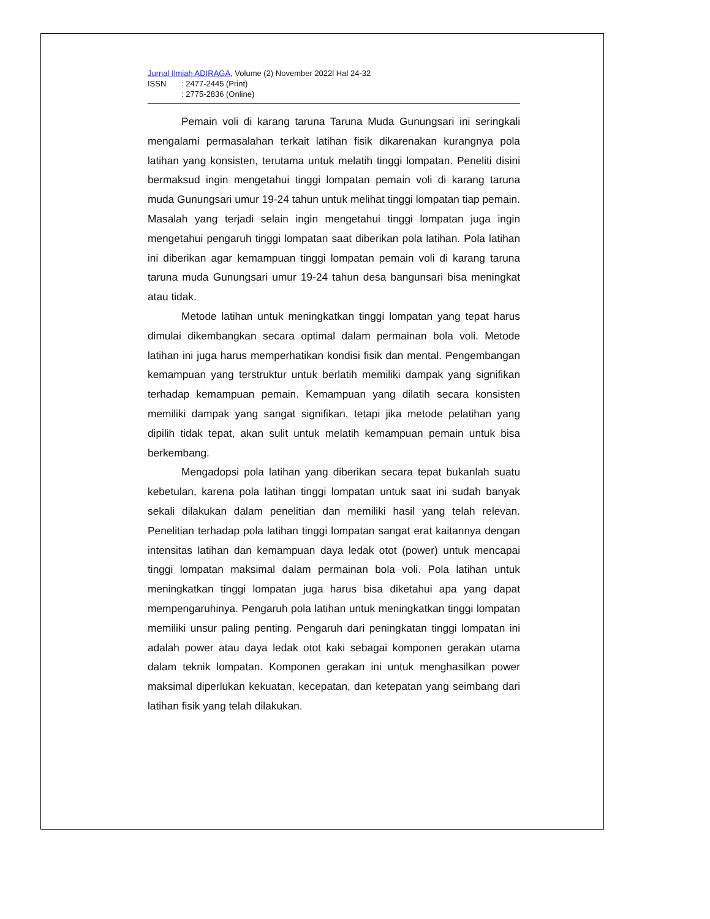Jurnal Ilmiah ADIRAGA, Volume (2) November 2022l Hal 24-32
ISSN: 2477-2445 (Print)
: 2775-2836 (Online)
Pemain voli di karang taruna Taruna Muda Gunungsari ini seringkali mengalami permasalahan terkait latihan fisik dikarenakan kurangnya pola latihan yang konsisten, terutama untuk melatih tinggi lompatan. Peneliti disini bermaksud ingin mengetahui tinggi lompatan pemain voli di karang taruna muda Gunungsari umur 19-24 tahun untuk melihat tinggi lompatan tiap pemain. Masalah yang terjadi selain ingin mengetahui tinggi lompatan juga ingin mengetahui pengaruh tinggi lompatan saat diberikan pola latihan. Pola latihan ini diberikan agar kemampuan tinggi lompatan pemain voli di karang taruna taruna muda Gunungsari umur 19-24 tahun desa bangunsari bisa meningkat atau tidak.
Metode latihan untuk meningkatkan tinggi lompatan yang tepat harus dimulai dikembangkan secara optimal dalam permainan bola voli. Metode latihan ini juga harus memperhatikan kondisi fisik dan mental. Pengembangan kemampuan yang terstruktur untuk berlatih memiliki dampak yang signifikan terhadap kemampuan pemain. Kemampuan yang dilatih secara konsisten memiliki dampak yang sangat signifikan, tetapi jika metode pelatihan yang dipilih tidak tepat, akan sulit untuk melatih kemampuan pemain untuk bisa berkembang.
Mengadopsi pola latihan yang diberikan secara tepat bukanlah suatu kebetulan, karena pola latihan tinggi lompatan untuk saat ini sudah banyak sekali dilakukan dalam penelitian dan memiliki hasil yang telah relevan. Penelitian terhadap pola latihan tinggi lompatan sangat erat kaitannya dengan intensitas latihan dan kemampuan daya ledak otot (power) untuk mencapai tinggi lompatan maksimal dalam permainan bola voli. Pola latihan untuk meningkatkan tinggi lompatan juga harus bisa diketahui apa yang dapat mempengaruhinya. Pengaruh pola latihan untuk meningkatkan tinggi lompatan memiliki unsur paling penting. Pengaruh dari peningkatan tinggi lompatan ini adalah power atau daya ledak otot kaki sebagai komponen gerakan utama dalam teknik lompatan. Komponen gerakan ini untuk menghasilkan power maksimal diperlukan kekuatan, kecepatan, dan ketepatan yang seimbang dari latihan fisik yang telah dilakukan.